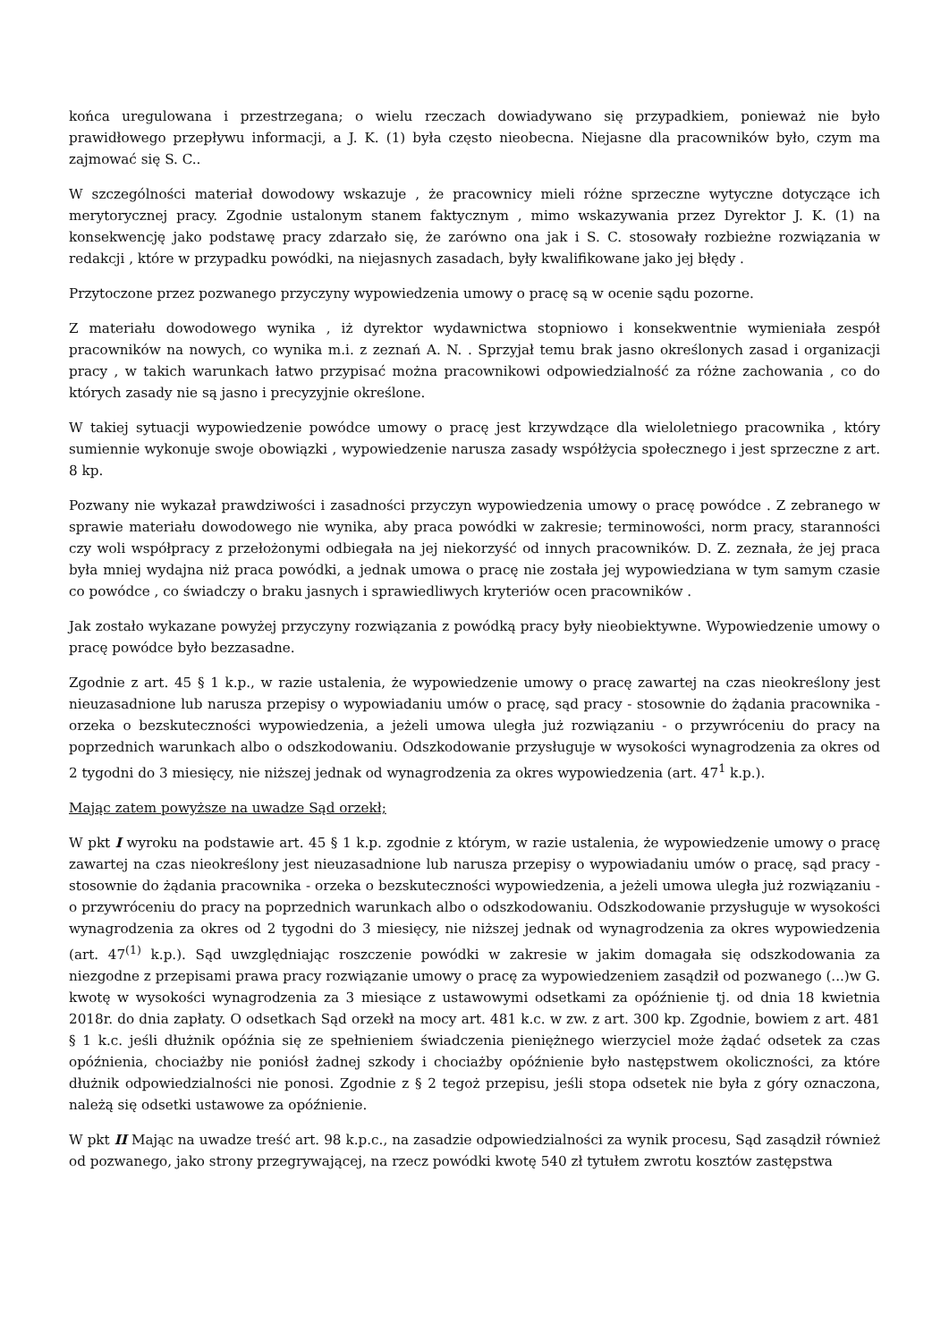końca uregulowana i przestrzegana; o wielu rzeczach dowiadywano się przypadkiem, ponieważ nie było prawidłowego przepływu informacji, a J. K. (1) była często nieobecna. Niejasne dla pracowników było, czym ma zajmować się S. C..
W szczególności materiał dowodowy wskazuje , że pracownicy mieli różne sprzeczne wytyczne dotyczące ich merytorycznej pracy. Zgodnie ustalonym stanem faktycznym , mimo wskazywania przez Dyrektor J. K. (1) na konsekwencję jako podstawę pracy zdarzało się, że zarówno ona jak i S. C. stosowały rozbieżne rozwiązania w redakcji , które w przypadku powódki, na niejasnych zasadach, były kwalifikowane jako jej błędy .
Przytoczone przez pozwanego przyczyny wypowiedzenia umowy o pracę są w ocenie sądu pozorne.
Z materiału dowodowego wynika , iż dyrektor wydawnictwa stopniowo i konsekwentnie wymieniała zespół pracowników na nowych, co wynika m.i. z zeznań A. N. . Sprzyjał temu brak jasno określonych zasad i organizacji pracy , w takich warunkach łatwo przypisać można pracownikowi odpowiedzialność za różne zachowania , co do których zasady nie są jasno i precyzyjnie określone.
W takiej sytuacji wypowiedzenie powódce umowy o pracę jest krzywdzące dla wieloletniego pracownika , który sumiennie wykonuje swoje obowiązki , wypowiedzenie narusza zasady współżycia społecznego i jest sprzeczne z art. 8 kp.
Pozwany nie wykazał prawdziwości i zasadności przyczyn wypowiedzenia umowy o pracę powódce . Z zebranego w sprawie materiału dowodowego nie wynika, aby praca powódki w zakresie; terminowości, norm pracy, staranności czy woli współpracy z przełożonymi odbiegała na jej niekorzyść od innych pracowników. D. Z. zeznała, że jej praca była mniej wydajna niż praca powódki, a jednak umowa o pracę nie została jej wypowiedziana w tym samym czasie co powódce , co świadczy o braku jasnych i sprawiedliwych kryteriów ocen pracowników .
Jak zostało wykazane powyżej przyczyny rozwiązania z powódką pracy były nieobiektywne. Wypowiedzenie umowy o pracę powódce było bezzasadne.
Zgodnie z art. 45 § 1 k.p., w razie ustalenia, że wypowiedzenie umowy o pracę zawartej na czas nieokreślony jest nieuzasadnione lub narusza przepisy o wypowiadaniu umów o pracę, sąd pracy - stosownie do żądania pracownika - orzeka o bezskuteczności wypowiedzenia, a jeżeli umowa uległa już rozwiązaniu - o przywróceniu do pracy na poprzednich warunkach albo o odszkodowaniu. Odszkodowanie przysługuje w wysokości wynagrodzenia za okres od 2 tygodni do 3 miesięcy, nie niższej jednak od wynagrodzenia za okres wypowiedzenia (art. 47<sup>1</sup> k.p.).
Mając zatem powyższe na uwadze Sąd orzekł;
W pkt I wyroku na podstawie art. 45 § 1 k.p. zgodnie z którym, w razie ustalenia, że wypowiedzenie umowy o pracę zawartej na czas nieokreślony jest nieuzasadnione lub narusza przepisy o wypowiadaniu umów o pracę, sąd pracy - stosownie do żądania pracownika - orzeka o bezskuteczności wypowiedzenia, a jeżeli umowa uległa już rozwiązaniu - o przywróceniu do pracy na poprzednich warunkach albo o odszkodowaniu. Odszkodowanie przysługuje w wysokości wynagrodzenia za okres od 2 tygodni do 3 miesięcy, nie niższej jednak od wynagrodzenia za okres wypowiedzenia (art. 47<sup>(1)</sup> k.p.). Sąd uwzględniając roszczenie powódki w zakresie w jakim domagała się odszkodowania za niezgodne z przepisami prawa pracy rozwiązanie umowy o pracę za wypowiedzeniem zasądził od pozwanego (...)w G. kwotę w wysokości wynagrodzenia za 3 miesiące z ustawowymi odsetkami za opóźnienie tj. od dnia 18 kwietnia 2018r. do dnia zapłaty. O odsetkach Sąd orzekł na mocy art. 481 k.c. w zw. z art. 300 kp. Zgodnie, bowiem z art. 481 § 1 k.c. jeśli dłużnik opóźnia się ze spełnieniem świadczenia pieniężnego wierzyciel może żądać odsetek za czas opóźnienia, chociażby nie poniósł żadnej szkody i chociażby opóźnienie było następstwem okoliczności, za które dłużnik odpowiedzialności nie ponosi. Zgodnie z § 2 tegoż przepisu, jeśli stopa odsetek nie była z góry oznaczona, należą się odsetki ustawowe za opóźnienie.
W pkt II Mając na uwadze treść art. 98 k.p.c., na zasadzie odpowiedzialności za wynik procesu, Sąd zasądził również od pozwanego, jako strony przegrywającej, na rzecz powódki kwotę 540 zł tytułem zwrotu kosztów zastępstwa